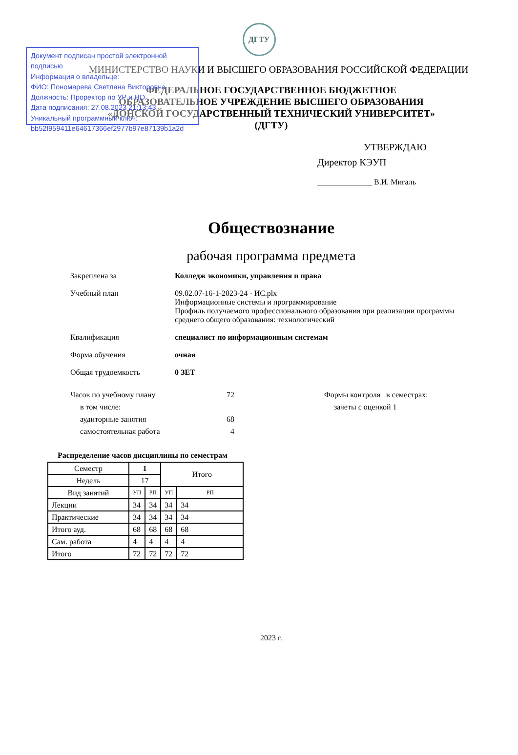Документ подписан простой электронной подписью
Информация о владельце:
ФИО: Пономарева Светлана Викторовна
Должность: Проректор по УР и НО
Дата подписания: 27.08.2023 21:13:43
Уникальный программный ключ:
bb52f959411e64617366ef2977b97e87139b1a2d
ДГТУ
МИНИСТЕРСТВО НАУКИ И ВЫСШЕГО ОБРАЗОВАНИЯ РОССИЙСКОЙ ФЕДЕРАЦИИ
ФЕДЕРАЛЬНОЕ ГОСУДАРСТВЕННОЕ БЮДЖЕТНОЕ
ОБРАЗОВАТЕЛЬНОЕ УЧРЕЖДЕНИЕ ВЫСШЕГО ОБРАЗОВАНИЯ
«ДОНСКОЙ ГОСУДАРСТВЕННЫЙ ТЕХНИЧЕСКИЙ УНИВЕРСИТЕТ»
(ДГТУ)
УТВЕРЖДАЮ
Директор КЭУП
______________ В.И. Мигаль
Обществознание
рабочая программа предмета
Закреплена за Колледж экономики, управления и права
Учебный план 09.02.07-16-1-2023-24 - ИС.plx
Информационные системы и программирование
Профиль получаемого профессионального образования при реализации программы
среднего общего образования: технологический
Квалификация специалист по информационным системам
Форма обучения очная
Общая трудоемкость 0 ЗЕТ
Часов по учебному плану
в том числе:
аудиторные занятия
самостоятельная работа
72
68
4
Формы контроля в семестрах:
зачеты с оценкой 1
Распределение часов дисциплины по семестрам
| Семестр | 1 | | Итого | |
| Недель | 17 | | | |
| Вид занятий | УП | РП | УП | РП |
| Лекции | 34 | 34 | 34 | 34 |
| Практические | 34 | 34 | 34 | 34 |
| Итого ауд. | 68 | 68 | 68 | 68 |
| Сам. работа | 4 | 4 | 4 | 4 |
| Итого | 72 | 72 | 72 | 72 |
2023 г.